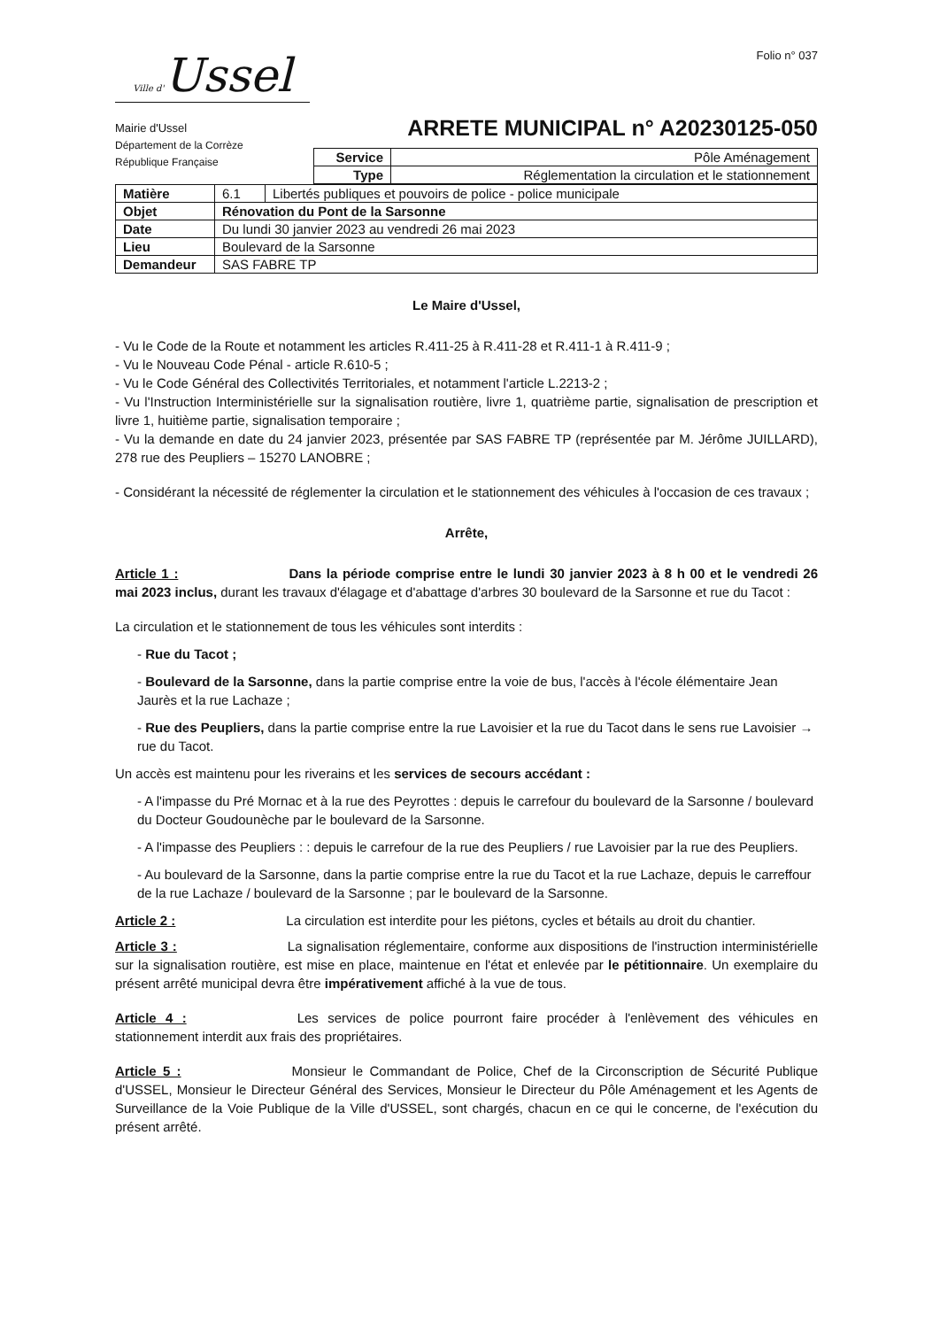Ville d'Ussel
Mairie d'Ussel
Département de la Corrèze
République Française
Folio n° 037
ARRETE MUNICIPAL n° A20230125-050
| Service | Pôle Aménagement |
| Type | Réglementation la circulation et le stationnement |
| Matière | / 6.1 / Libertés publiques et pouvoirs de police - police municipale / |
| Objet | Rénovation du Pont de la Sarsonne |
| Date | Du lundi 30 janvier 2023 au vendredi 26 mai 2023 |
| Lieu | Boulevard de la Sarsonne |
| Demandeur | SAS FABRE TP |
Le Maire d'Ussel,
- Vu le Code de la Route et notamment les articles R.411-25 à R.411-28 et R.411-1 à R.411-9 ;
- Vu le Nouveau Code Pénal - article R.610-5 ;
- Vu le Code Général des Collectivités Territoriales, et notamment l'article L.2213-2 ;
- Vu l'Instruction Interministérielle sur la signalisation routière, livre 1, quatrième partie, signalisation de prescription et livre 1, huitième partie, signalisation temporaire ;
- Vu la demande en date du 24 janvier 2023, présentée par SAS FABRE TP (représentée par M. Jérôme JUILLARD), 278 rue des Peupliers – 15270 LANOBRE ;
- Considérant la nécessité de réglementer la circulation et le stationnement des véhicules à l'occasion de ces travaux ;
Arrête,
Article 1 : Dans la période comprise entre le lundi 30 janvier 2023 à 8 h 00 et le vendredi 26 mai 2023 inclus, durant les travaux d'élagage et d'abattage d'arbres 30 boulevard de la Sarsonne et rue du Tacot :
La circulation et le stationnement de tous les véhicules sont interdits :
- Rue du Tacot ;
- Boulevard de la Sarsonne, dans la partie comprise entre la voie de bus, l'accès à l'école élémentaire Jean Jaurès et la rue Lachaze ;
- Rue des Peupliers, dans la partie comprise entre la rue Lavoisier et la rue du Tacot dans le sens rue Lavoisier → rue du Tacot.
Un accès est maintenu pour les riverains et les services de secours accédant :
- A l'impasse du Pré Mornac et à la rue des Peyrottes : depuis le carrefour du boulevard de la Sarsonne / boulevard du Docteur Goudounèche par le boulevard de la Sarsonne.
- A l'impasse des Peupliers : : depuis le carrefour de la rue des Peupliers / rue Lavoisier par la rue des Peupliers.
- Au boulevard de la Sarsonne, dans la partie comprise entre la rue du Tacot et la rue Lachaze, depuis le carreffour de la rue Lachaze / boulevard de la Sarsonne ; par le boulevard de la Sarsonne.
Article 2 : La circulation est interdite pour les piétons, cycles et bétails au droit du chantier.
Article 3 : La signalisation réglementaire, conforme aux dispositions de l'instruction interministérielle sur la signalisation routière, est mise en place, maintenue en l'état et enlevée par le pétitionnaire. Un exemplaire du présent arrêté municipal devra être impérativement affiché à la vue de tous.
Article 4 : Les services de police pourront faire procéder à l'enlèvement des véhicules en stationnement interdit aux frais des propriétaires.
Article 5 : Monsieur le Commandant de Police, Chef de la Circonscription de Sécurité Publique d'USSEL, Monsieur le Directeur Général des Services, Monsieur le Directeur du Pôle Aménagement et les Agents de Surveillance de la Voie Publique de la Ville d'USSEL, sont chargés, chacun en ce qui le concerne, de l'exécution du présent arrêté.